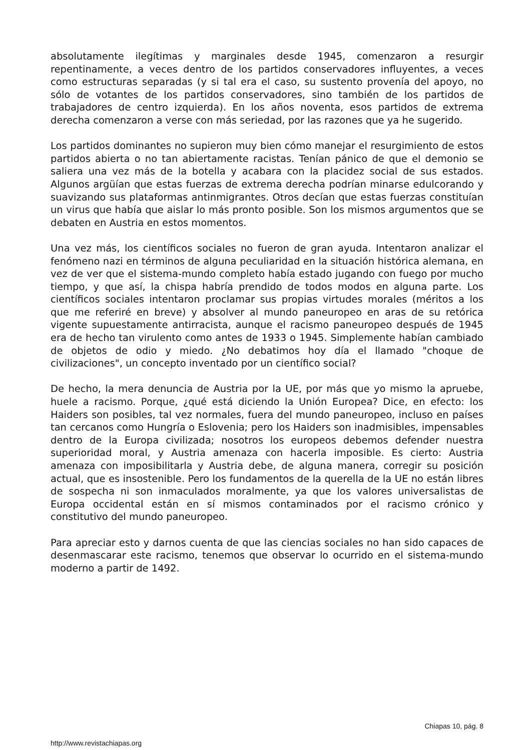absolutamente ilegítimas y marginales desde 1945, comenzaron a resurgir repentinamente, a veces dentro de los partidos conservadores influyentes, a veces como estructuras separadas (y si tal era el caso, su sustento provenía del apoyo, no sólo de votantes de los partidos conservadores, sino también de los partidos de trabajadores de centro izquierda). En los años noventa, esos partidos de extrema derecha comenzaron a verse con más seriedad, por las razones que ya he sugerido.
Los partidos dominantes no supieron muy bien cómo manejar el resurgimiento de estos partidos abierta o no tan abiertamente racistas. Tenían pánico de que el demonio se saliera una vez más de la botella y acabara con la placidez social de sus estados. Algunos argüían que estas fuerzas de extrema derecha podrían minarse edulcorando y suavizando sus plataformas antinmigrantes. Otros decían que estas fuerzas constituían un virus que había que aislar lo más pronto posible. Son los mismos argumentos que se debaten en Austria en estos momentos.
Una vez más, los científicos sociales no fueron de gran ayuda. Intentaron analizar el fenómeno nazi en términos de alguna peculiaridad en la situación histórica alemana, en vez de ver que el sistema-mundo completo había estado jugando con fuego por mucho tiempo, y que así, la chispa habría prendido de todos modos en alguna parte. Los científicos sociales intentaron proclamar sus propias virtudes morales (méritos a los que me referiré en breve) y absolver al mundo paneuropeo en aras de su retórica vigente supuestamente antirracista, aunque el racismo paneuropeo después de 1945 era de hecho tan virulento como antes de 1933 o 1945. Simplemente habían cambiado de objetos de odio y miedo. ¿No debatimos hoy día el llamado "choque de civilizaciones", un concepto inventado por un científico social?
De hecho, la mera denuncia de Austria por la UE, por más que yo mismo la apruebe, huele a racismo. Porque, ¿qué está diciendo la Unión Europea? Dice, en efecto: los Haiders son posibles, tal vez normales, fuera del mundo paneuropeo, incluso en países tan cercanos como Hungría o Eslovenia; pero los Haiders son inadmisibles, impensables dentro de la Europa civilizada; nosotros los europeos debemos defender nuestra superioridad moral, y Austria amenaza con hacerla imposible. Es cierto: Austria amenaza con imposibilitarla y Austria debe, de alguna manera, corregir su posición actual, que es insostenible. Pero los fundamentos de la querella de la UE no están libres de sospecha ni son inmaculados moralmente, ya que los valores universalistas de Europa occidental están en sí mismos contaminados por el racismo crónico y constitutivo del mundo paneuropeo.
Para apreciar esto y darnos cuenta de que las ciencias sociales no han sido capaces de desenmascarar este racismo, tenemos que observar lo ocurrido en el sistema-mundo moderno a partir de 1492.
Chiapas 10, pág. 8
http://www.revistachiapas.org